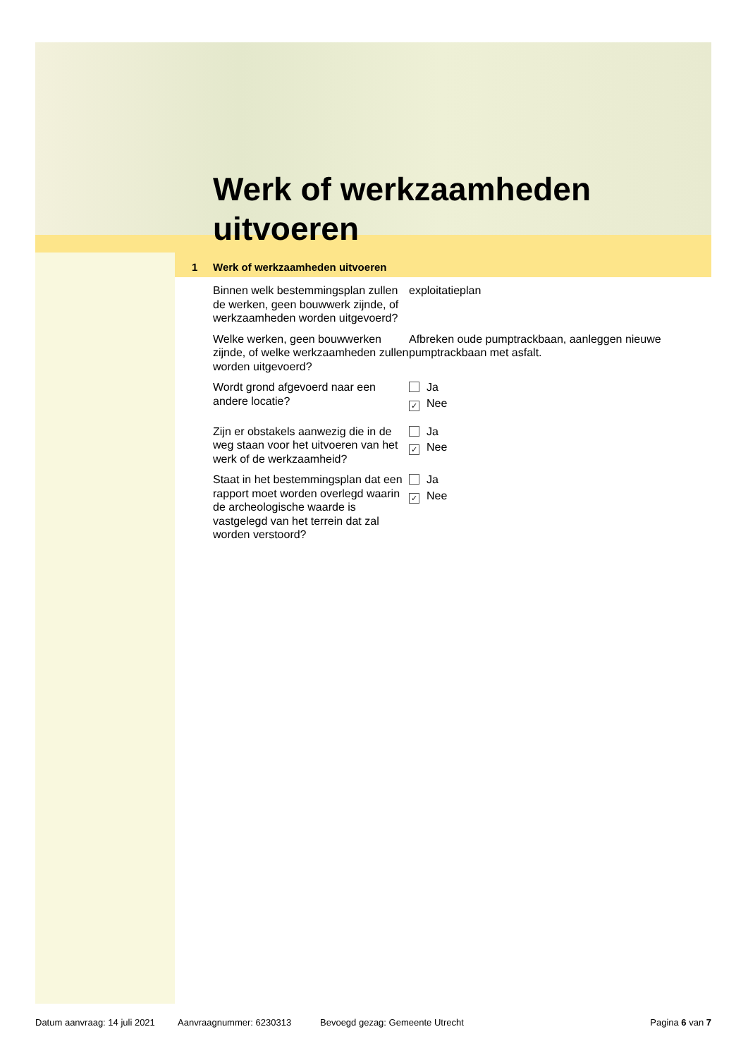Werk of werkzaamheden
uitvoeren
1 Werk of werkzaamheden uitvoeren
Binnen welk bestemmingsplan zullen de werken, geen bouwwerk zijnde, of werkzaamheden worden uitgevoerd?
exploitatieplan
Welke werken, geen bouwwerken zijnde, of welke werkzaamheden zullen worden uitgevoerd?
Afbreken oude pumptrackbaan, aanleggen nieuwe pumptrackbaan met asfalt.
Wordt grond afgevoerd naar een andere locatie?
Ja
✓ Nee
Zijn er obstakels aanwezig die in de weg staan voor het uitvoeren van het werk of de werkzaamheid?
Ja
✓ Nee
Staat in het bestemmingsplan dat een rapport moet worden overlegd waarin de archeologische waarde is vastgelegd van het terrein dat zal worden verstoord?
Ja
✓ Nee
Datum aanvraag: 14 juli 2021 Aanvraagnummer: 6230313 Bevoegd gezag: Gemeente Utrecht Pagina 6 van 7